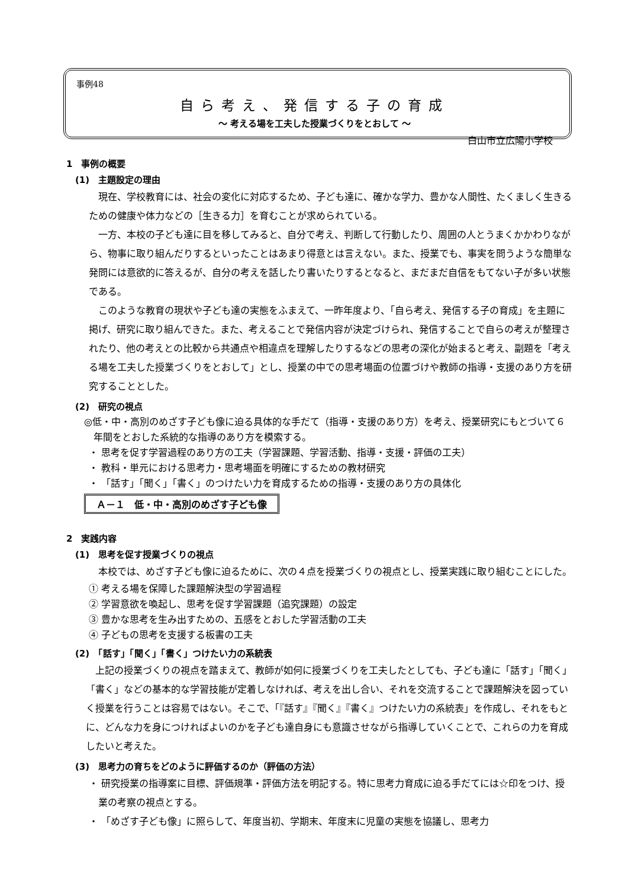事例48
自ら考え、発信する子の育成
～ 考える場を工夫した授業づくりをとおして ～
白山市立広陽小学校
1　事例の概要
(1)　主題設定の理由
現在、学校教育には、社会の変化に対応するため、子ども達に、確かな学力、豊かな人間性、たくましく生きるための健康や体力などの［生きる力］を育むことが求められている。
一方、本校の子ども達に目を移してみると、自分で考え、判断して行動したり、周囲の人とうまくかかわりながら、物事に取り組んだりするといったことはあまり得意とは言えない。また、授業でも、事実を問うような簡単な発問には意欲的に答えるが、自分の考えを話したり書いたりするとなると、まだまだ自信をもてない子が多い状態である。
このような教育の現状や子ども達の実態をふまえて、一昨年度より、「自ら考え、発信する子の育成」を主題に掲げ、研究に取り組んできた。また、考えることで発信内容が決定づけられ、発信することで自らの考えが整理されたり、他の考えとの比較から共通点や相違点を理解したりするなどの思考の深化が始まると考え、副題を「考える場を工夫した授業づくりをとおして」とし、授業の中での思考場面の位置づけや教師の指導・支援のあり方を研究することとした。
(2)　研究の視点
◎低・中・高別のめざす子ども像に迫る具体的な手だて（指導・支援のあり方）を考え、授業研究にもとづいて６年間をとおした系統的な指導のあり方を模索する。
・ 思考を促す学習過程のあり方の工夫（学習課題、学習活動、指導・支援・評価の工夫）
・ 教科・単元における思考力・思考場面を明確にするための教材研究
・ 「話す」「聞く」「書く」のつけたい力を育成するための指導・支援のあり方の具体化
Ａ－１　低・中・高別のめざす子ども像
2　実践内容
(1)　思考を促す授業づくりの視点
本校では、めざす子ども像に迫るために、次の４点を授業づくりの視点とし、授業実践に取り組むことにした。
① 考える場を保障した課題解決型の学習過程
② 学習意欲を喚起し、思考を促す学習課題（追究課題）の設定
③ 豊かな思考を生み出すための、五感をとおした学習活動の工夫
④ 子どもの思考を支援する板書の工夫
(2)　「話す」「聞く」「書く」つけたい力の系統表
上記の授業づくりの視点を踏まえて、教師が如何に授業づくりを工夫したとしても、子ども達に「話す」「聞く」「書く」などの基本的な学習技能が定着しなければ、考えを出し合い、それを交流することで課題解決を図っていく授業を行うことは容易ではない。そこで、「『話す』『聞く』『書く』つけたい力の系統表」を作成し、それをもとに、どんな力を身につければよいのかを子ども達自身にも意識させながら指導していくことで、これらの力を育成したいと考えた。
(3)　思考力の育ちをどのように評価するのか（評価の方法）
・ 研究授業の指導案に目標、評価規準・評価方法を明記する。特に思考力育成に迫る手だてには☆印をつけ、授業の考察の視点とする。
・ 「めざす子ども像」に照らして、年度当初、学期末、年度末に児童の実態を協議し、思考力